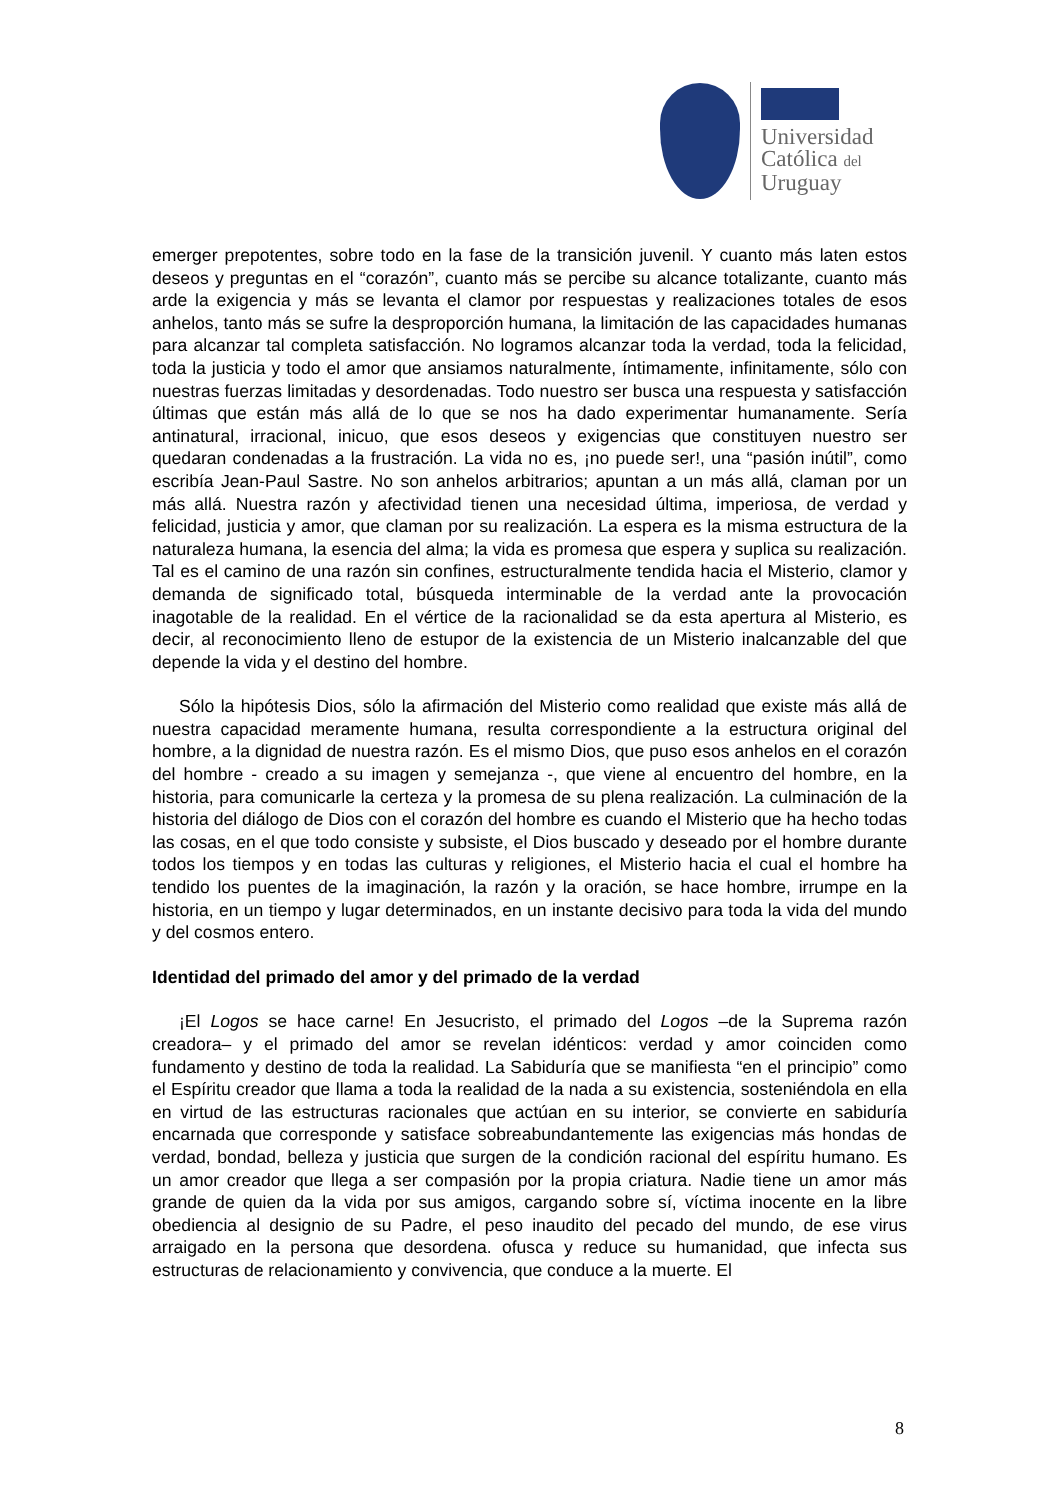Universidad
Católica del
Uruguay
emerger prepotentes, sobre todo en la fase de la transición juvenil. Y cuanto más laten estos deseos y preguntas en el “corazón”, cuanto más se percibe su alcance totalizante, cuanto más arde la exigencia y más se levanta el clamor por respuestas y realizaciones totales de esos anhelos, tanto más se sufre la desproporción humana, la limitación de las capacidades humanas para alcanzar tal completa satisfacción. No logramos alcanzar toda la verdad, toda la felicidad, toda la justicia y todo el amor que ansiamos naturalmente, íntimamente, infinitamente, sólo con nuestras fuerzas limitadas y desordenadas. Todo nuestro ser busca una respuesta y satisfacción últimas que están más allá de lo que se nos ha dado experimentar humanamente. Sería antinatural, irracional, inicuo, que esos deseos y exigencias que constituyen nuestro ser quedaran condenadas a la frustración. La vida no es, ¡no puede ser!, una “pasión inútil”, como escribía Jean-Paul Sastre. No son anhelos arbitrarios; apuntan a un más allá, claman por un más allá. Nuestra razón y afectividad tienen una necesidad última, imperiosa, de verdad y felicidad, justicia y amor, que claman por su realización. La espera es la misma estructura de la naturaleza humana, la esencia del alma; la vida es promesa que espera y suplica su realización. Tal es el camino de una razón sin confines, estructuralmente tendida hacia el Misterio, clamor y demanda de significado total, búsqueda interminable de la verdad ante la provocación inagotable de la realidad. En el vértice de la racionalidad se da esta apertura al Misterio, es decir, al reconocimiento lleno de estupor de la existencia de un Misterio inalcanzable del que depende la vida y el destino del hombre.
Sólo la hipótesis Dios, sólo la afirmación del Misterio como realidad que existe más allá de nuestra capacidad meramente humana, resulta correspondiente a la estructura original del hombre, a la dignidad de nuestra razón. Es el mismo Dios, que puso esos anhelos en el corazón del hombre - creado a su imagen y semejanza -, que viene al encuentro del hombre, en la historia, para comunicarle la certeza y la promesa de su plena realización. La culminación de la historia del diálogo de Dios con el corazón del hombre es cuando el Misterio que ha hecho todas las cosas, en el que todo consiste y subsiste, el Dios buscado y deseado por el hombre durante todos los tiempos y en todas las culturas y religiones, el Misterio hacia el cual el hombre ha tendido los puentes de la imaginación, la razón y la oración, se hace hombre, irrumpe en la historia, en un tiempo y lugar determinados, en un instante decisivo para toda la vida del mundo y del cosmos entero.
Identidad del primado del amor y del primado de la verdad
¡El Logos se hace carne! En Jesucristo, el primado del Logos –de la Suprema razón creadora– y el primado del amor se revelan idénticos: verdad y amor coinciden como fundamento y destino de toda la realidad. La Sabiduría que se manifiesta “en el principio” como el Espíritu creador que llama a toda la realidad de la nada a su existencia, sosteniéndola en ella en virtud de las estructuras racionales que actúan en su interior, se convierte en sabiduría encarnada que corresponde y satisface sobreabundantemente las exigencias más hondas de verdad, bondad, belleza y justicia que surgen de la condición racional del espíritu humano. Es un amor creador que llega a ser compasión por la propia criatura. Nadie tiene un amor más grande de quien da la vida por sus amigos, cargando sobre sí, víctima inocente en la libre obediencia al designio de su Padre, el peso inaudito del pecado del mundo, de ese virus arraigado en la persona que desordena. ofusca y reduce su humanidad, que infecta sus estructuras de relacionamiento y convivencia, que conduce a la muerte. El
8